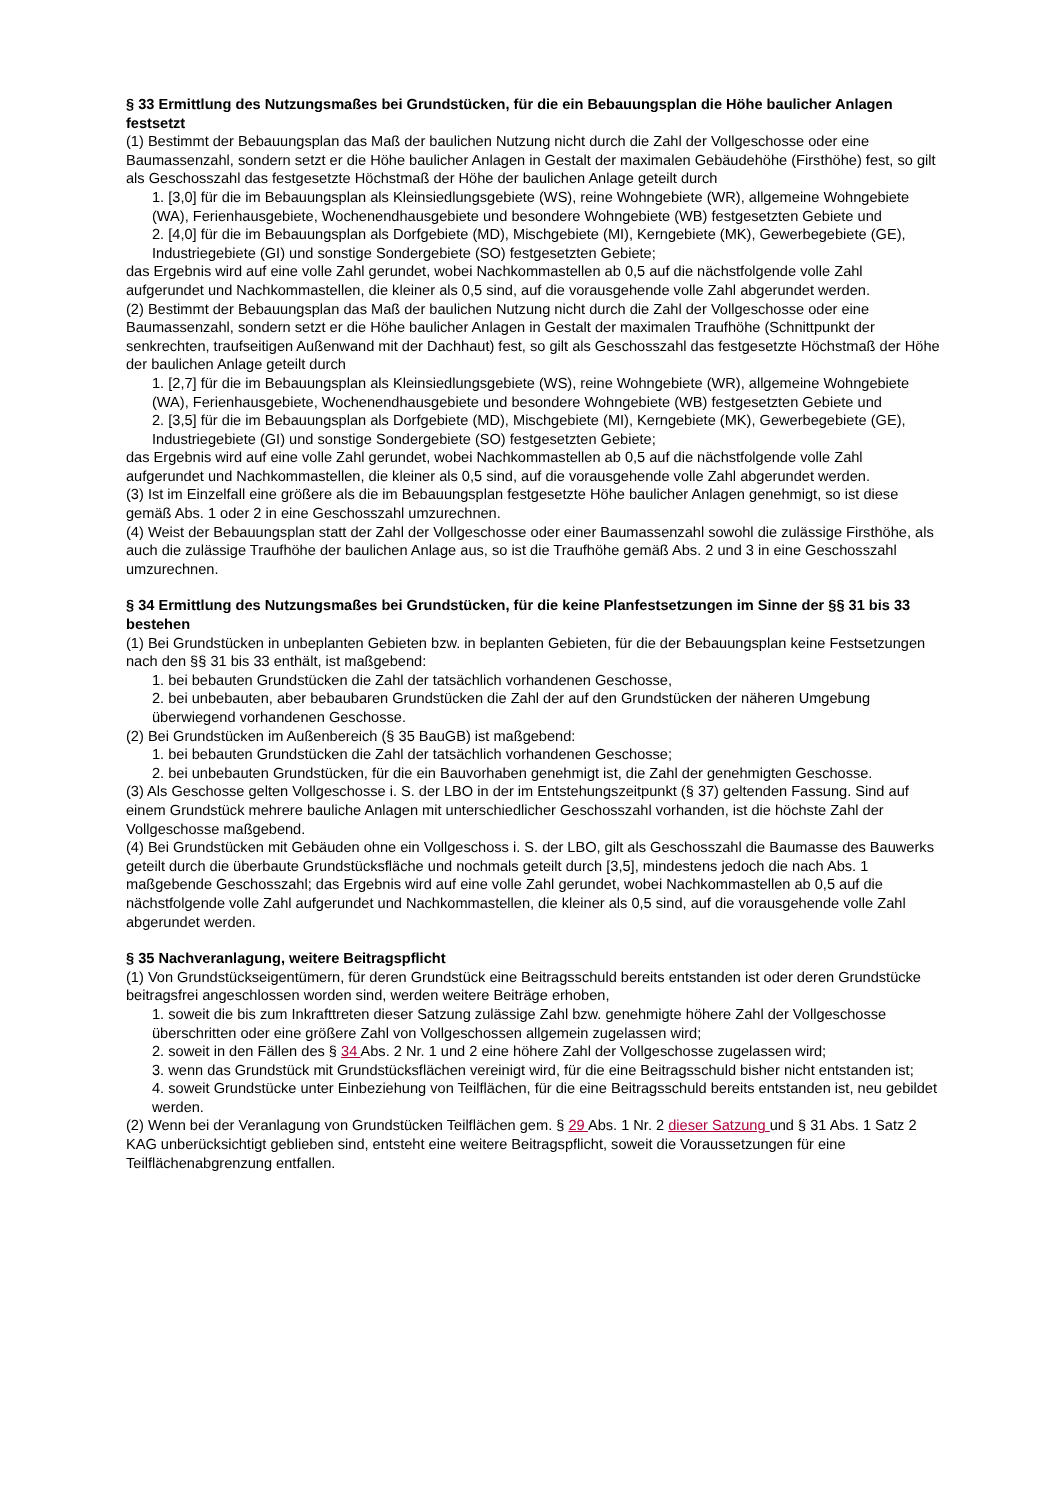§ 33 Ermittlung des Nutzungsmaßes bei Grundstücken, für die ein Bebauungsplan die Höhe baulicher Anlagen festsetzt
(1) Bestimmt der Bebauungsplan das Maß der baulichen Nutzung nicht durch die Zahl der Vollgeschosse oder eine Baumassenzahl, sondern setzt er die Höhe baulicher Anlagen in Gestalt der maximalen Gebäudehöhe (Firsthöhe) fest, so gilt als Geschosszahl das festgesetzte Höchstmaß der Höhe der baulichen Anlage geteilt durch
1. [3,0] für die im Bebauungsplan als Kleinsiedlungsgebiete (WS), reine Wohngebiete (WR), allgemeine Wohngebiete (WA), Ferienhausgebiete, Wochenendhausgebiete und besondere Wohngebiete (WB) festgesetzten Gebiete und
2. [4,0] für die im Bebauungsplan als Dorfgebiete (MD), Mischgebiete (MI), Kerngebiete (MK), Gewerbegebiete (GE), Industriegebiete (GI) und sonstige Sondergebiete (SO) festgesetzten Gebiete;
das Ergebnis wird auf eine volle Zahl gerundet, wobei Nachkommastellen ab 0,5 auf die nächstfolgende volle Zahl aufgerundet und Nachkommastellen, die kleiner als 0,5 sind, auf die vorausgehende volle Zahl abgerundet werden.
(2) Bestimmt der Bebauungsplan das Maß der baulichen Nutzung nicht durch die Zahl der Vollgeschosse oder eine Baumassenzahl, sondern setzt er die Höhe baulicher Anlagen in Gestalt der maximalen Traufhöhe (Schnittpunkt der senkrechten, traufseitigen Außenwand mit der Dachhaut) fest, so gilt als Geschosszahl das festgesetzte Höchstmaß der Höhe der baulichen Anlage geteilt durch
1. [2,7] für die im Bebauungsplan als Kleinsiedlungsgebiete (WS), reine Wohngebiete (WR), allgemeine Wohngebiete (WA), Ferienhausgebiete, Wochenendhausgebiete und besondere Wohngebiete (WB) festgesetzten Gebiete und
2. [3,5] für die im Bebauungsplan als Dorfgebiete (MD), Mischgebiete (MI), Kerngebiete (MK), Gewerbegebiete (GE), Industriegebiete (GI) und sonstige Sondergebiete (SO) festgesetzten Gebiete;
das Ergebnis wird auf eine volle Zahl gerundet, wobei Nachkommastellen ab 0,5 auf die nächstfolgende volle Zahl aufgerundet und Nachkommastellen, die kleiner als 0,5 sind, auf die vorausgehende volle Zahl abgerundet werden.
(3) Ist im Einzelfall eine größere als die im Bebauungsplan festgesetzte Höhe baulicher Anlagen genehmigt, so ist diese gemäß Abs. 1 oder 2 in eine Geschosszahl umzurechnen.
(4) Weist der Bebauungsplan statt der Zahl der Vollgeschosse oder einer Baumassenzahl sowohl die zulässige Firsthöhe, als auch die zulässige Traufhöhe der baulichen Anlage aus, so ist die Traufhöhe gemäß Abs. 2 und 3 in eine Geschosszahl umzurechnen.
§ 34 Ermittlung des Nutzungsmaßes bei Grundstücken, für die keine Planfestsetzungen im Sinne der §§ 31 bis 33 bestehen
(1) Bei Grundstücken in unbeplanten Gebieten bzw. in beplanten Gebieten, für die der Bebauungsplan keine Festsetzungen nach den §§ 31 bis 33 enthält, ist maßgebend:
1. bei bebauten Grundstücken die Zahl der tatsächlich vorhandenen Geschosse,
2. bei unbebauten, aber bebaubaren Grundstücken die Zahl der auf den Grundstücken der näheren Umgebung überwiegend vorhandenen Geschosse.
(2) Bei Grundstücken im Außenbereich (§ 35 BauGB) ist maßgebend:
1. bei bebauten Grundstücken die Zahl der tatsächlich vorhandenen Geschosse;
2. bei unbebauten Grundstücken, für die ein Bauvorhaben genehmigt ist, die Zahl der genehmigten Geschosse.
(3) Als Geschosse gelten Vollgeschosse i. S. der LBO in der im Entstehungszeitpunkt (§ 37) geltenden Fassung. Sind auf einem Grundstück mehrere bauliche Anlagen mit unterschiedlicher Geschosszahl vorhanden, ist die höchste Zahl der Vollgeschosse maßgebend.
(4) Bei Grundstücken mit Gebäuden ohne ein Vollgeschoss i. S. der LBO, gilt als Geschosszahl die Baumasse des Bauwerks geteilt durch die überbaute Grundstücksfläche und nochmals geteilt durch [3,5], mindestens jedoch die nach Abs. 1 maßgebende Geschosszahl; das Ergebnis wird auf eine volle Zahl gerundet, wobei Nachkommastellen ab 0,5 auf die nächstfolgende volle Zahl aufgerundet und Nachkommastellen, die kleiner als 0,5 sind, auf die vorausgehende volle Zahl abgerundet werden.
§ 35 Nachveranlagung, weitere Beitragspflicht
(1) Von Grundstückseigentümern, für deren Grundstück eine Beitragsschuld bereits entstanden ist oder deren Grundstücke beitragsfrei angeschlossen worden sind, werden weitere Beiträge erhoben,
1. soweit die bis zum Inkrafttreten dieser Satzung zulässige Zahl bzw. genehmigte höhere Zahl der Vollgeschosse überschritten oder eine größere Zahl von Vollgeschossen allgemein zugelassen wird;
2. soweit in den Fällen des § 34 Abs. 2 Nr. 1 und 2 eine höhere Zahl der Vollgeschosse zugelassen wird;
3. wenn das Grundstück mit Grundstücksflächen vereinigt wird, für die eine Beitragsschuld bisher nicht entstanden ist;
4. soweit Grundstücke unter Einbeziehung von Teilflächen, für die eine Beitragsschuld bereits entstanden ist, neu gebildet werden.
(2) Wenn bei der Veranlagung von Grundstücken Teilflächen gem. § 29 Abs. 1 Nr. 2 dieser Satzung und § 31 Abs. 1 Satz 2 KAG unberücksichtigt geblieben sind, entsteht eine weitere Beitragspflicht, soweit die Voraussetzungen für eine Teilflächenabgrenzung entfallen.